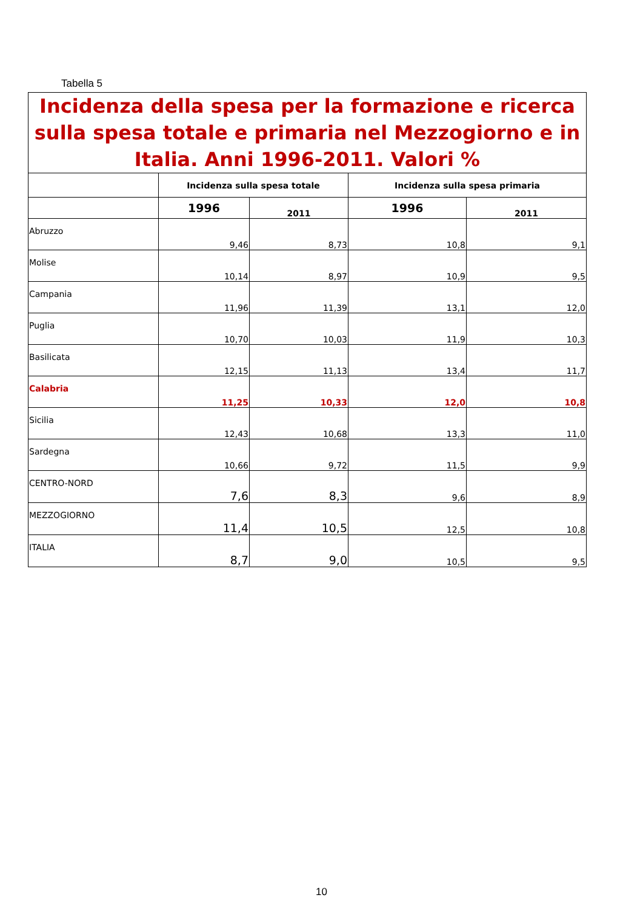Tabella 5
| Incidenza della spesa per la formazione e ricerca sulla spesa totale e primaria nel Mezzogiorno e in Italia. Anni 1996-2011. Valori % | | | | |
| | Incidenza sulla spesa totale | | Incidenza sulla spesa primaria | |
| | 1996 | 2011 | 1996 | 2011 |
| Abruzzo | 9,46 | 8,73 | 10,8 | 9,1 |
| Molise | 10,14 | 8,97 | 10,9 | 9,5 |
| Campania | 11,96 | 11,39 | 13,1 | 12,0 |
| Puglia | 10,70 | 10,03 | 11,9 | 10,3 |
| Basilicata | 12,15 | 11,13 | 13,4 | 11,7 |
| Calabria | 11,25 | 10,33 | 12,0 | 10,8 |
| Sicilia | 12,43 | 10,68 | 13,3 | 11,0 |
| Sardegna | 10,66 | 9,72 | 11,5 | 9,9 |
| CENTRO-NORD | 7,6 | 8,3 | 9,6 | 8,9 |
| MEZZOGIORNO | 11,4 | 10,5 | 12,5 | 10,8 |
| ITALIA | 8,7 | 9,0 | 10,5 | 9,5 |
10